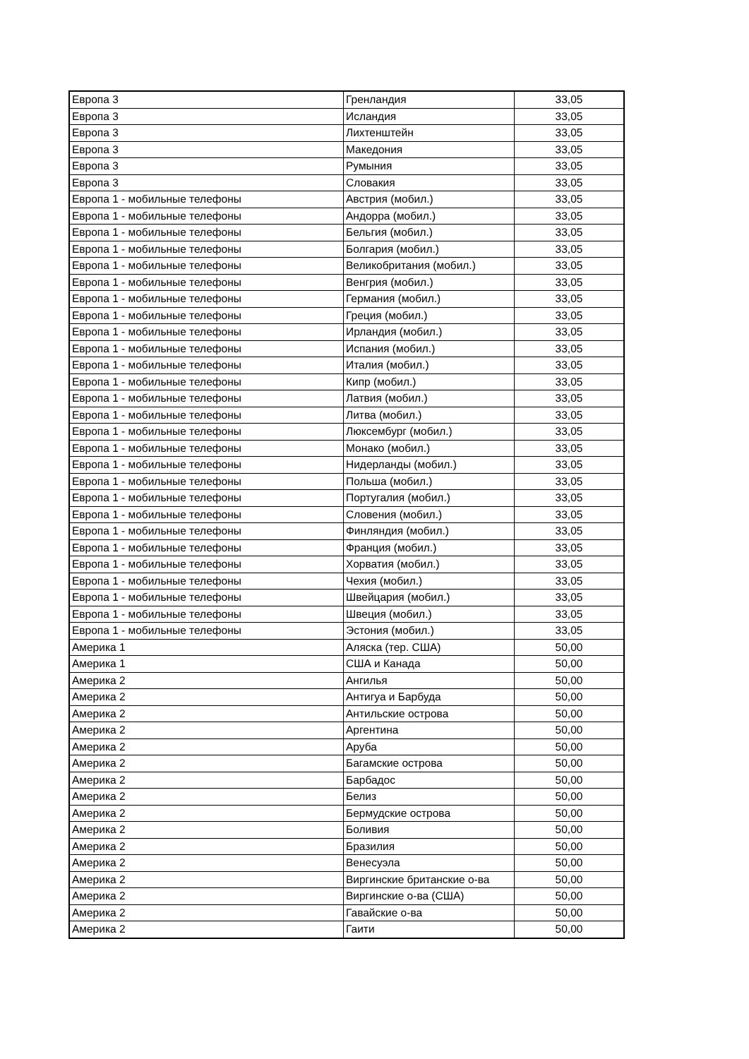| Европа 3 | Гренландия | 33,05 |
| Европа 3 | Исландия | 33,05 |
| Европа 3 | Лихтенштейн | 33,05 |
| Европа 3 | Македония | 33,05 |
| Европа 3 | Румыния | 33,05 |
| Европа 3 | Словакия | 33,05 |
| Европа 1 - мобильные телефоны | Австрия (мобил.) | 33,05 |
| Европа 1 - мобильные телефоны | Андорра (мобил.) | 33,05 |
| Европа 1 - мобильные телефоны | Бельгия (мобил.) | 33,05 |
| Европа 1 - мобильные телефоны | Болгария (мобил.) | 33,05 |
| Европа 1 - мобильные телефоны | Великобритания (мобил.) | 33,05 |
| Европа 1 - мобильные телефоны | Венгрия (мобил.) | 33,05 |
| Европа 1 - мобильные телефоны | Германия (мобил.) | 33,05 |
| Европа 1 - мобильные телефоны | Греция (мобил.) | 33,05 |
| Европа 1 - мобильные телефоны | Ирландия (мобил.) | 33,05 |
| Европа 1 - мобильные телефоны | Испания (мобил.) | 33,05 |
| Европа 1 - мобильные телефоны | Италия (мобил.) | 33,05 |
| Европа 1 - мобильные телефоны | Кипр (мобил.) | 33,05 |
| Европа 1 - мобильные телефоны | Латвия (мобил.) | 33,05 |
| Европа 1 - мобильные телефоны | Литва (мобил.) | 33,05 |
| Европа 1 - мобильные телефоны | Люксембург (мобил.) | 33,05 |
| Европа 1 - мобильные телефоны | Монако (мобил.) | 33,05 |
| Европа 1 - мобильные телефоны | Нидерланды (мобил.) | 33,05 |
| Европа 1 - мобильные телефоны | Польша (мобил.) | 33,05 |
| Европа 1 - мобильные телефоны | Португалия (мобил.) | 33,05 |
| Европа 1 - мобильные телефоны | Словения (мобил.) | 33,05 |
| Европа 1 - мобильные телефоны | Финляндия (мобил.) | 33,05 |
| Европа 1 - мобильные телефоны | Франция (мобил.) | 33,05 |
| Европа 1 - мобильные телефоны | Хорватия (мобил.) | 33,05 |
| Европа 1 - мобильные телефоны | Чехия (мобил.) | 33,05 |
| Европа 1 - мобильные телефоны | Швейцария (мобил.) | 33,05 |
| Европа 1 - мобильные телефоны | Швеция (мобил.) | 33,05 |
| Европа 1 - мобильные телефоны | Эстония (мобил.) | 33,05 |
| Америка 1 | Аляска (тер. США) | 50,00 |
| Америка 1 | США и Канада | 50,00 |
| Америка 2 | Ангилья | 50,00 |
| Америка 2 | Антигуа и Барбуда | 50,00 |
| Америка 2 | Антильские острова | 50,00 |
| Америка 2 | Аргентина | 50,00 |
| Америка 2 | Аруба | 50,00 |
| Америка 2 | Багамские острова | 50,00 |
| Америка 2 | Барбадос | 50,00 |
| Америка 2 | Белиз | 50,00 |
| Америка 2 | Бермудские острова | 50,00 |
| Америка 2 | Боливия | 50,00 |
| Америка 2 | Бразилия | 50,00 |
| Америка 2 | Венесуэла | 50,00 |
| Америка 2 | Виргинские британские о-ва | 50,00 |
| Америка 2 | Виргинские о-ва (США) | 50,00 |
| Америка 2 | Гавайские о-ва | 50,00 |
| Америка 2 | Гаити | 50,00 |